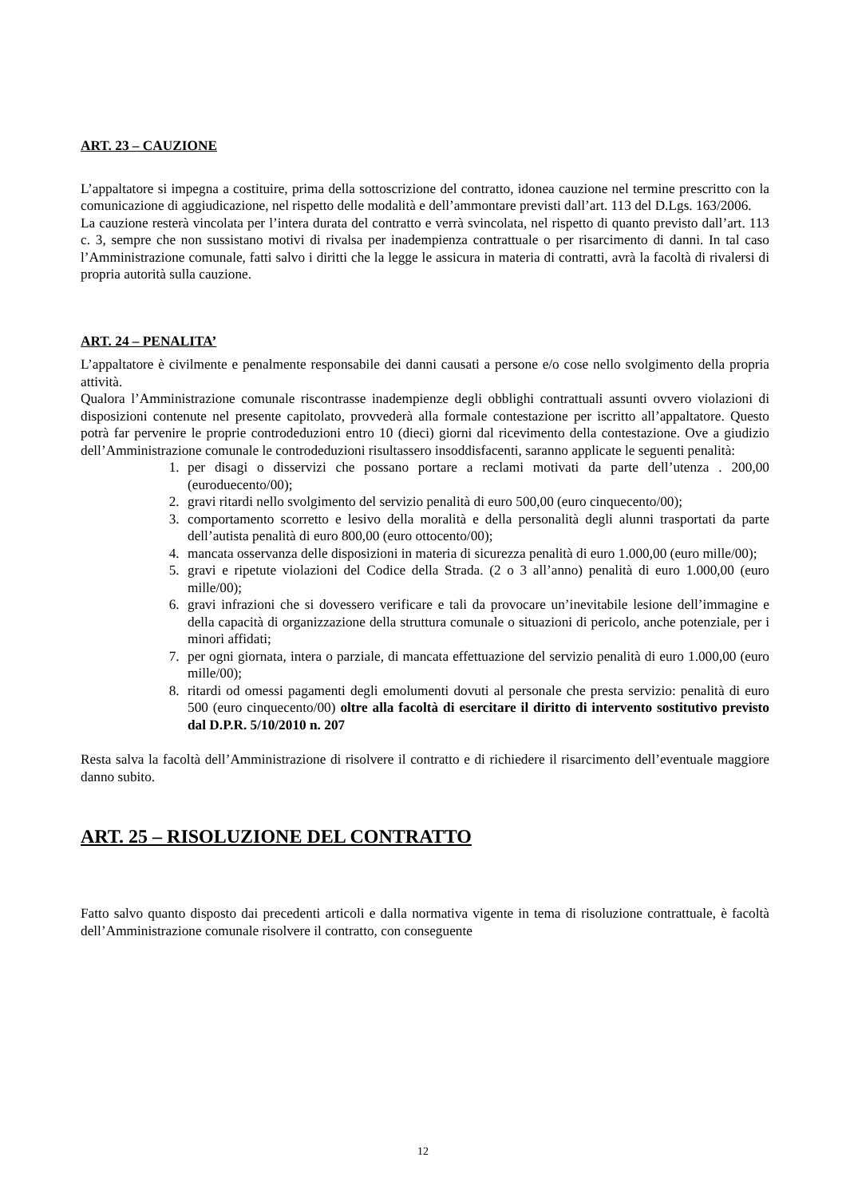ART. 23 – CAUZIONE
L’appaltatore si impegna a costituire, prima della sottoscrizione del contratto, idonea cauzione nel termine prescritto con la comunicazione di aggiudicazione, nel rispetto delle modalità e dell’ammontare previsti dall’art. 113 del D.Lgs. 163/2006.
La cauzione resterà vincolata per l’intera durata del contratto e verrà svincolata, nel rispetto di quanto previsto dall’art. 113 c. 3, sempre che non sussistano motivi di rivalsa per inadempienza contrattuale o per risarcimento di danni. In tal caso l’Amministrazione comunale, fatti salvo i diritti che la legge le assicura in materia di contratti, avrà la facoltà di rivalersi di propria autorità sulla cauzione.
ART. 24 – PENALITA’
L’appaltatore è civilmente e penalmente responsabile dei danni causati a persone e/o cose nello svolgimento della propria attività.
Qualora l’Amministrazione comunale riscontrasse inadempienze degli obblighi contrattuali assunti ovvero violazioni di disposizioni contenute nel presente capitolato, provvederà alla formale contestazione per iscritto all’appaltatore. Questo potrà far pervenire le proprie controdeduzioni entro 10 (dieci) giorni dal ricevimento della contestazione. Ove a giudizio dell’Amministrazione comunale le controdeduzioni risultassero insoddisfacenti, saranno applicate le seguenti penalità:
1. per disagi o disservizi che possano portare a reclami motivati da parte dell’utenza . 200,00 (euroduecento/00);
2. gravi ritardi nello svolgimento del servizio penalità di euro 500,00 (euro cinquecento/00);
3. comportamento scorretto e lesivo della moralità e della personalità degli alunni trasportati da parte dell’autista penalità di euro 800,00 (euro ottocento/00);
4. mancata osservanza delle disposizioni in materia di sicurezza penalità di euro 1.000,00 (euro mille/00);
5. gravi e ripetute violazioni del Codice della Strada. (2 o 3 all’anno) penalità di euro 1.000,00 (euro mille/00);
6. gravi infrazioni che si dovessero verificare e tali da provocare un’inevitabile lesione dell’immagine e della capacità di organizzazione della struttura comunale o situazioni di pericolo, anche potenziale, per i minori affidati;
7. per ogni giornata, intera o parziale, di mancata effettuazione del servizio penalità di euro 1.000,00 (euro mille/00);
8. ritardi od omessi pagamenti degli emolumenti dovuti al personale che presta servizio: penalità di euro 500 (euro cinquecento/00) oltre alla facoltà di esercitare il diritto di intervento sostitutivo previsto dal D.P.R. 5/10/2010 n. 207
Resta salva la facoltà dell’Amministrazione di risolvere il contratto e di richiedere il risarcimento dell’eventuale maggiore danno subito.
ART. 25 – RISOLUZIONE DEL CONTRATTO
Fatto salvo quanto disposto dai precedenti articoli e dalla normativa vigente in tema di risoluzione contrattuale, è facoltà dell’Amministrazione comunale risolvere il contratto, con conseguente
12